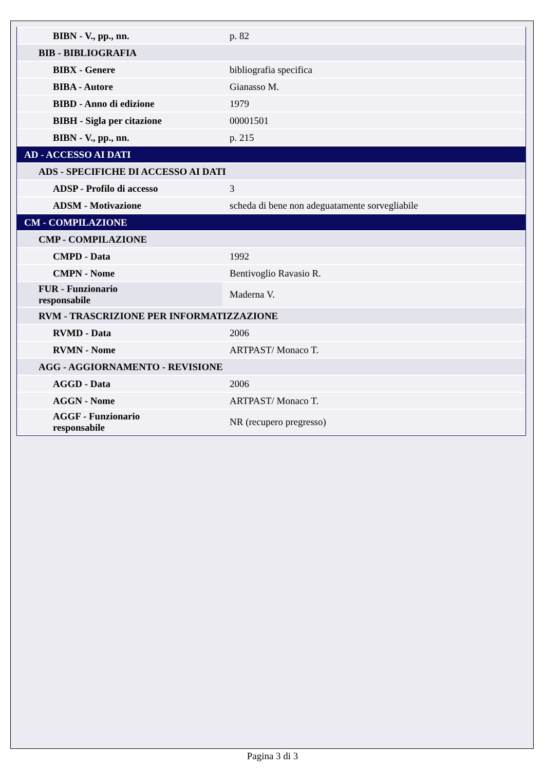| BIBN - V., pp., nn. | p. 82 |
| BIB - BIBLIOGRAFIA | |
| BIBX - Genere | bibliografia specifica |
| BIBA - Autore | Gianasso M. |
| BIBD - Anno di edizione | 1979 |
| BIBH - Sigla per citazione | 00001501 |
| BIBN - V., pp., nn. | p. 215 |
| AD - ACCESSO AI DATI | |
| ADS - SPECIFICHE DI ACCESSO AI DATI | |
| ADSP - Profilo di accesso | 3 |
| ADSM - Motivazione | scheda di bene non adeguatamente sorvegliabile |
| CM - COMPILAZIONE | |
| CMP - COMPILAZIONE | |
| CMPD - Data | 1992 |
| CMPN - Nome | Bentivoglio Ravasio R. |
| FUR - Funzionario responsabile | Maderna V. |
| RVM - TRASCRIZIONE PER INFORMATIZZAZIONE | |
| RVMD - Data | 2006 |
| RVMN - Nome | ARTPAST/ Monaco T. |
| AGG - AGGIORNAMENTO - REVISIONE | |
| AGGD - Data | 2006 |
| AGGN - Nome | ARTPAST/ Monaco T. |
| AGGF - Funzionario responsabile | NR (recupero pregresso) |
Pagina 3 di 3